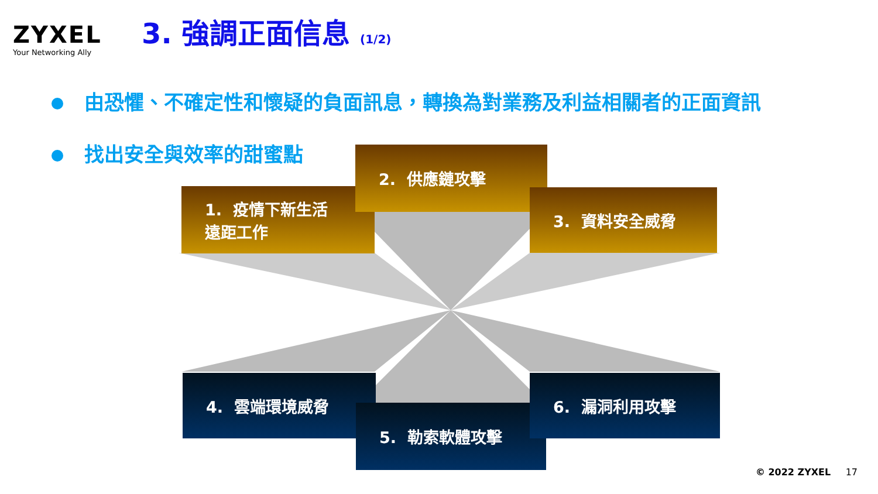ZYXEL
Your Networking Ally
3. 強調正面信息 (1/2)
由恐懼、不確定性和懷疑的負面訊息，轉換為對業務及利益相關者的正面資訊
找出安全與效率的甜蜜點
1. 疫情下新生活
遠距工作
2. 供應鏈攻擊
3. 資料安全威脅
4. 雲端環境威脅
5. 勒索軟體攻擊
6. 漏洞利用攻擊
© 2022 ZYXEL 17